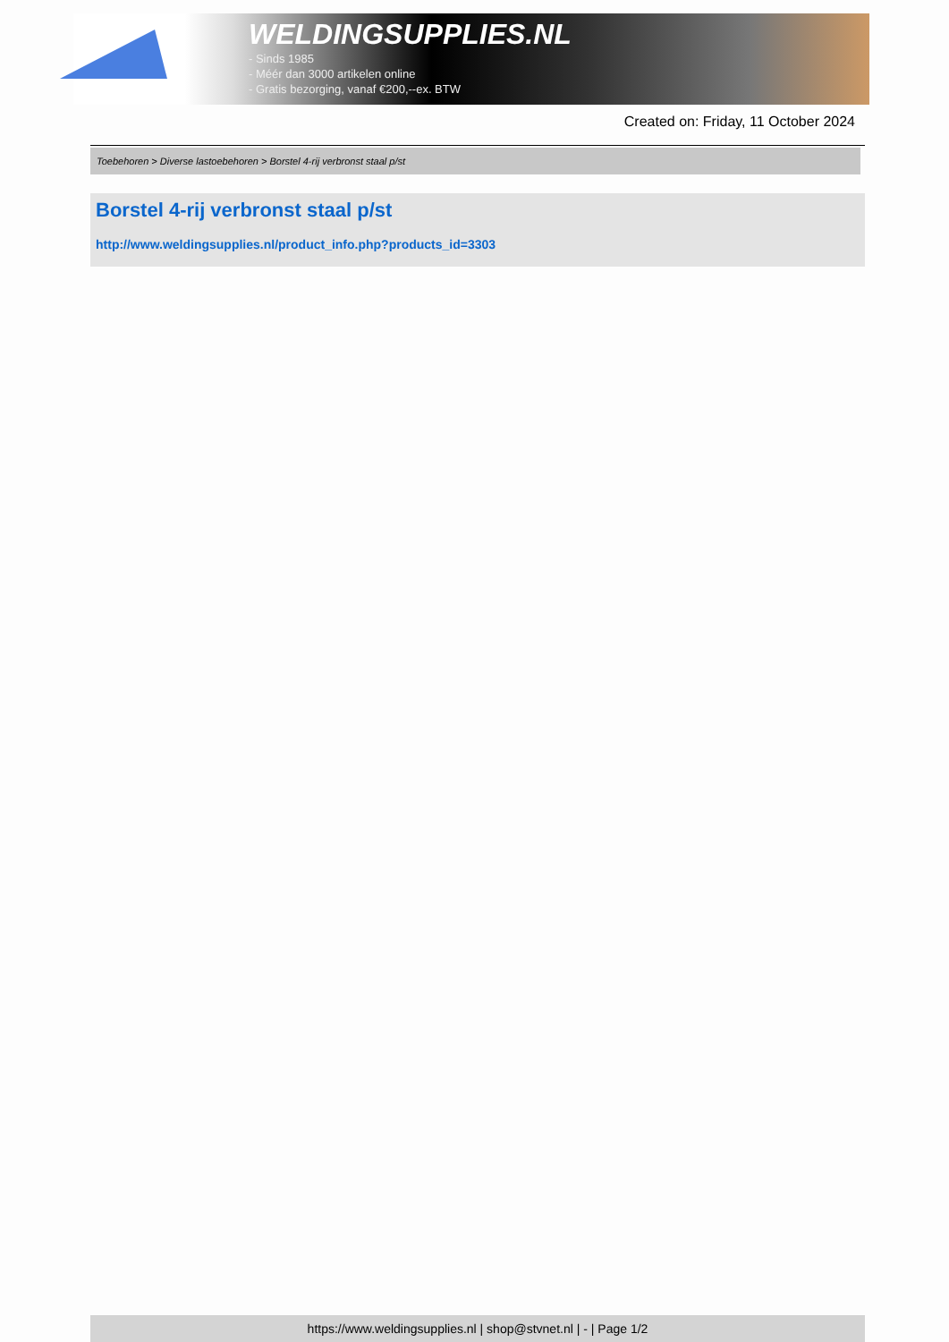WELDINGSUPPLIES.NL
- Sinds 1985
- Méér dan 3000 artikelen online
- Gratis bezorging, vanaf €200,--ex. BTW
Created on: Friday, 11 October 2024
Toebehoren > Diverse lastoebehoren > Borstel 4-rij verbronst staal p/st
Borstel 4-rij verbronst staal p/st
http://www.weldingsupplies.nl/product_info.php?products_id=3303
https://www.weldingsupplies.nl | shop@stvnet.nl | - | Page 1/2